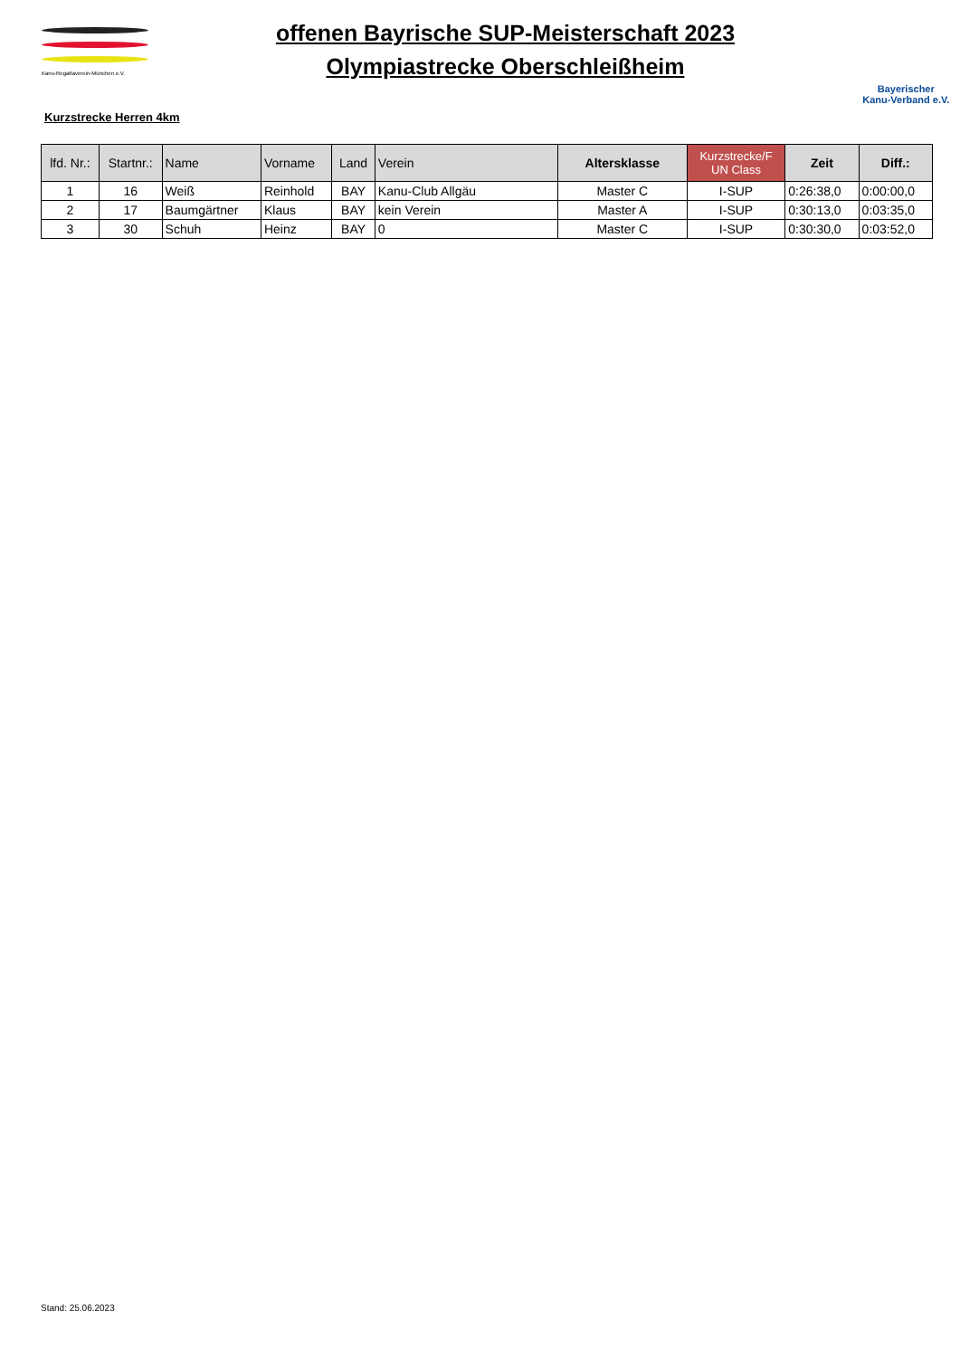Kanu-Regattaverein-München e.V.
offenen Bayrische SUP-Meisterschaft 2023
Olympiastrecke Oberschleißheim
Bayerischer
Kanu-Verband e.V.
Kurzstrecke Herren 4km
| lfd. Nr.: | Startnr.: | Name | Vorname | Land | Verein | Altersklasse | Kurzstrecke/F UN Class | Zeit | Diff.: |
| --- | --- | --- | --- | --- | --- | --- | --- | --- | --- |
| 1 | 16 | Weiß | Reinhold | BAY | Kanu-Club Allgäu | Master C | I-SUP | 0:26:38,0 | 0:00:00,0 |
| 2 | 17 | Baumgärtner | Klaus | BAY | kein Verein | Master A | I-SUP | 0:30:13,0 | 0:03:35,0 |
| 3 | 30 | Schuh | Heinz | BAY | 0 | Master C | I-SUP | 0:30:30,0 | 0:03:52,0 |
Stand: 25.06.2023